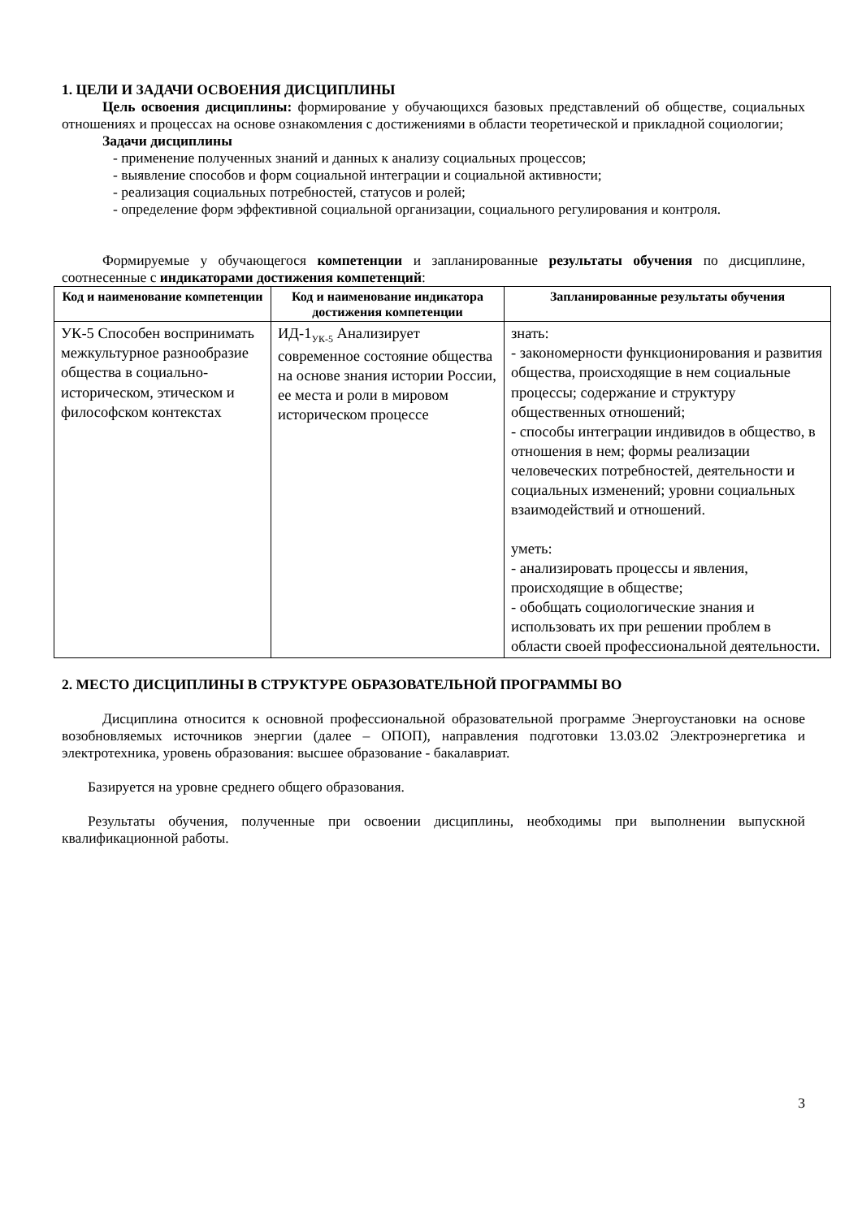1. ЦЕЛИ И ЗАДАЧИ ОСВОЕНИЯ ДИСЦИПЛИНЫ
Цель освоения дисциплины: формирование у обучающихся базовых представлений об обществе, социальных отношениях и процессах на основе ознакомления с достижениями в области теоретической и прикладной социологии;
Задачи дисциплины
- применение полученных знаний и данных к анализу социальных процессов;
- выявление способов и форм социальной интеграции и социальной активности;
- реализация социальных потребностей, статусов и ролей;
- определение форм эффективной социальной организации, социального регулирования и контроля.
Формируемые у обучающегося компетенции и запланированные результаты обучения по дисциплине, соотнесенные с индикаторами достижения компетенций:
| Код и наименование компетенции | Код и наименование индикатора достижения компетенции | Запланированные результаты обучения |
| --- | --- | --- |
| УК-5 Способен воспринимать межкультурное разнообразие общества в социально-историческом, этическом и философском контекстах | ИД-1<sub>УК-5</sub> Анализирует современное состояние общества на основе знания истории России, ее места и роли в мировом историческом процессе | знать: - закономерности функционирования и развития общества, происходящие в нем социальные процессы; содержание и структуру общественных отношений; - способы интеграции индивидов в общество, в отношения в нем; формы реализации человеческих потребностей, деятельности и социальных изменений; уровни социальных взаимодействий и отношений. уметь: - анализировать процессы и явления, происходящие в обществе; - обобщать социологические знания и использовать их при решении проблем в области своей профессиональной деятельности. |
2. МЕСТО ДИСЦИПЛИНЫ В СТРУКТУРЕ ОБРАЗОВАТЕЛЬНОЙ ПРОГРАММЫ ВО
Дисциплина относится к основной профессиональной образовательной программе Энергоустановки на основе возобновляемых источников энергии (далее – ОПОП), направления подготовки 13.03.02 Электроэнергетика и электротехника, уровень образования: высшее образование - бакалавриат.
Базируется на уровне среднего общего образования.
Результаты обучения, полученные при освоении дисциплины, необходимы при выполнении выпускной квалификационной работы.
3